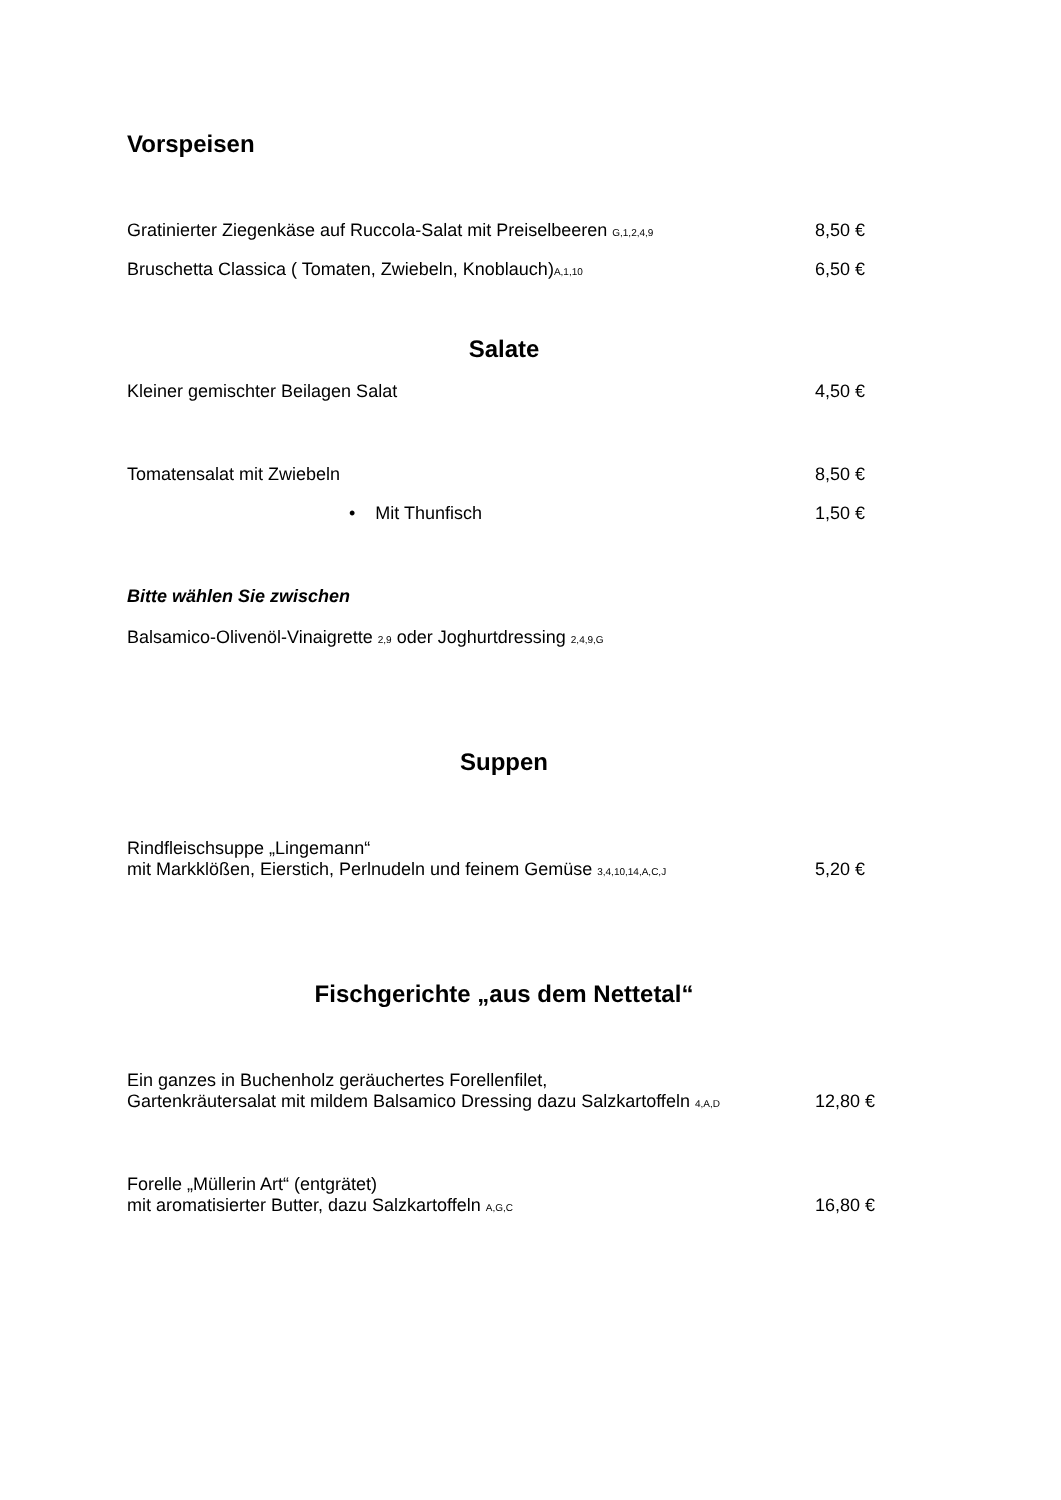Vorspeisen
Gratinierter Ziegenkäse auf Ruccola-Salat mit Preiselbeeren G,1,2,4,9 8,50 €
Bruschetta Classica ( Tomaten, Zwiebeln, Knoblauch)A,1,10 6,50 €
Salate
Kleiner gemischter Beilagen Salat 4,50 €
Tomatensalat mit Zwiebeln 8,50 €
• Mit Thunfisch 1,50 €
Bitte wählen Sie zwischen
Balsamico-Olivenöl-Vinaigrette 2,9 oder Joghurtdressing 2,4,9,G
Suppen
Rindfleischsuppe „Lingemann“
mit Markklößen, Eierstich, Perlnudeln und feinem Gemüse 3,4,10,14,A,C,J 5,20 €
Fischgerichte „aus dem Nettetal“
Ein ganzes in Buchenholz geräuchertes Forellenfilet,
Gartenkräutersalat mit mildem Balsamico Dressing dazu Salzkartoffeln 4,A,D 12,80 €
Forelle „Müllerin Art“ (entgrätet)
mit aromatisierter Butter, dazu Salzkartoffeln A,G,C 16,80 €